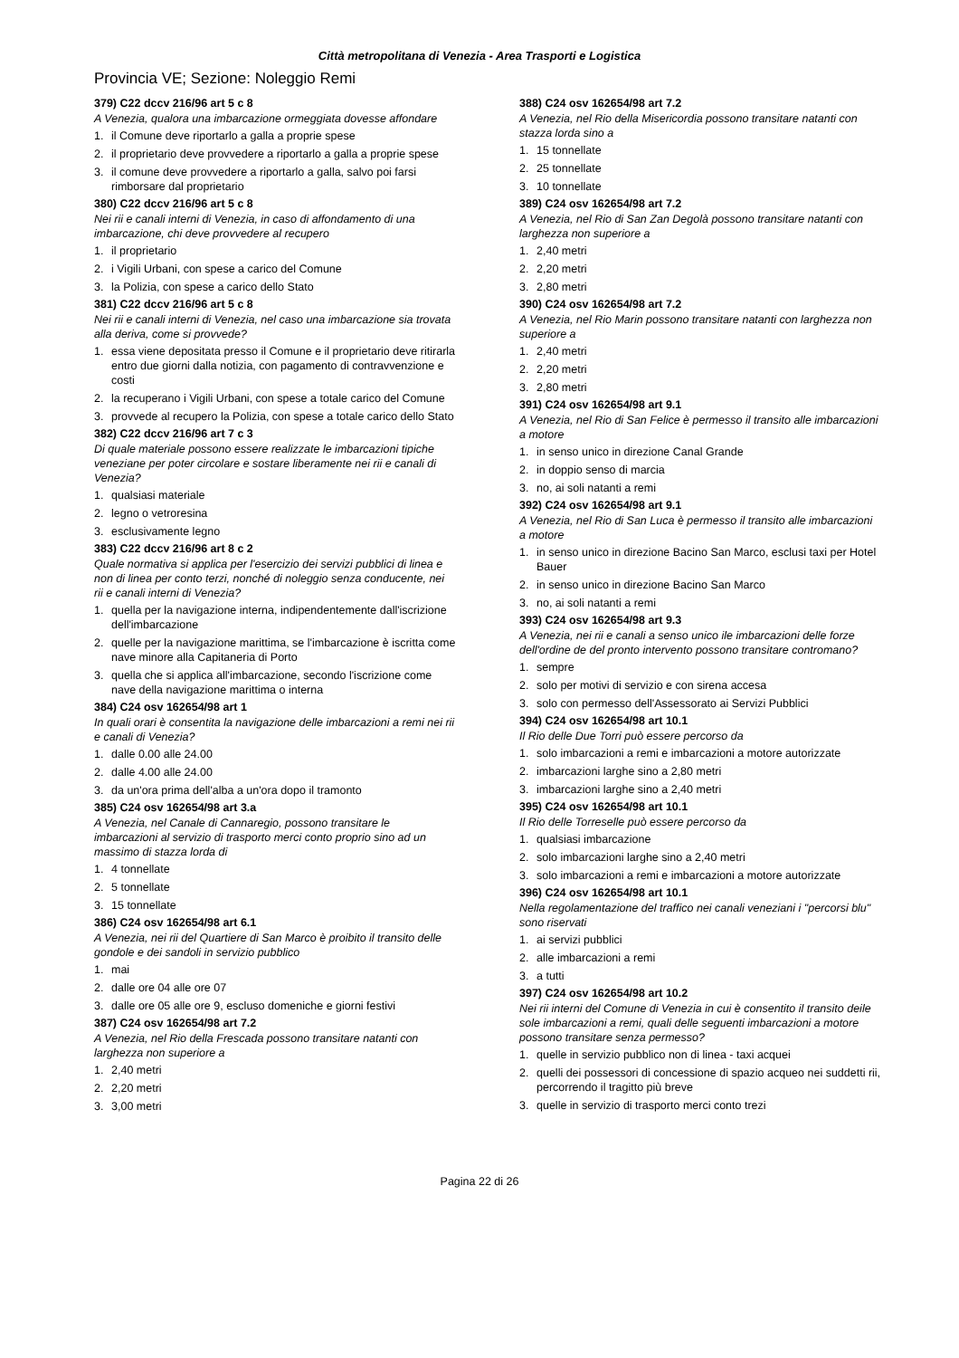Città metropolitana di Venezia - Area Trasporti e Logistica
Provincia VE; Sezione: Noleggio Remi
379) C22 dccv 216/96 art 5 c 8
A Venezia, qualora una imbarcazione ormeggiata dovesse affondare
1. il Comune deve riportarlo a galla a proprie spese
2. il proprietario deve provvedere a riportarlo a galla a proprie spese
3. il comune deve provvedere a riportarlo a galla, salvo poi farsi rimborsare dal proprietario
380) C22 dccv 216/96 art 5 c 8
Nei rii e canali interni di Venezia, in caso di affondamento di una imbarcazione, chi deve provvedere al recupero
1. il proprietario
2. i Vigili Urbani, con spese a carico del Comune
3. la Polizia, con spese a carico dello Stato
381) C22 dccv 216/96 art 5 c 8
Nei rii e canali interni di Venezia, nel caso una imbarcazione sia trovata alla deriva, come si provvede?
1. essa viene depositata presso il Comune e il proprietario deve ritirarla entro due giorni dalla notizia, con pagamento di contravvenzione e costi
2. la recuperano i Vigili Urbani, con spese a totale carico del Comune
3. provvede al recupero la Polizia, con spese a totale carico dello Stato
382) C22 dccv 216/96 art 7 c 3
Di quale materiale possono essere realizzate le imbarcazioni tipiche veneziane per poter circolare e sostare liberamente nei rii e canali di Venezia?
1. qualsiasi materiale
2. legno o vetroresina
3. esclusivamente legno
383) C22 dccv 216/96 art 8 c 2
Quale normativa si applica per l'esercizio dei servizi pubblici di linea e non di linea per conto terzi, nonché di noleggio senza conducente, nei rii e canali interni di Venezia?
1. quella per la navigazione interna, indipendentemente dall'iscrizione dell'imbarcazione
2. quelle per la navigazione marittima, se l'imbarcazione è iscritta come nave minore alla Capitaneria di Porto
3. quella che si applica all'imbarcazione, secondo l'iscrizione come nave della navigazione marittima o interna
384) C24 osv 162654/98 art 1
In quali orari è consentita la navigazione delle imbarcazioni a remi nei rii e canali di Venezia?
1. dalle 0.00 alle 24.00
2. dalle 4.00 alle 24.00
3. da un'ora prima dell'alba a un'ora dopo il tramonto
385) C24 osv 162654/98 art 3.a
A Venezia, nel Canale di Cannaregio, possono transitare le imbarcazioni al servizio di trasporto merci conto proprio sino ad un massimo di stazza lorda di
1. 4 tonnellate
2. 5 tonnellate
3. 15 tonnellate
386) C24 osv 162654/98 art 6.1
A Venezia, nei rii del Quartiere di San Marco è proibito il transito delle gondole e dei sandoli in servizio pubblico
1. mai
2. dalle ore 04 alle ore 07
3. dalle ore 05 alle ore 9, escluso domeniche e giorni festivi
387) C24 osv 162654/98 art 7.2
A Venezia, nel Rio della Frescada possono transitare natanti con larghezza non superiore a
1. 2,40 metri
2. 2,20 metri
3. 3,00 metri
388) C24 osv 162654/98 art 7.2
A Venezia, nel Rio della Misericordia possono transitare natanti con stazza lorda sino a
1. 15 tonnellate
2. 25 tonnellate
3. 10 tonnellate
389) C24 osv 162654/98 art 7.2
A Venezia, nel Rio di San Zan Degolà possono transitare natanti con larghezza non superiore a
1. 2,40 metri
2. 2,20 metri
3. 2,80 metri
390) C24 osv 162654/98 art 7.2
A Venezia, nel Rio Marin possono transitare natanti con larghezza non superiore a
1. 2,40 metri
2. 2,20 metri
3. 2,80 metri
391) C24 osv 162654/98 art 9.1
A Venezia, nel Rio di San Felice è permesso il transito alle imbarcazioni a motore
1. in senso unico in direzione Canal Grande
2. in doppio senso di marcia
3. no, ai soli natanti a remi
392) C24 osv 162654/98 art 9.1
A Venezia, nel Rio di San Luca è permesso il transito alle imbarcazioni a motore
1. in senso unico in direzione Bacino San Marco, esclusi taxi per Hotel Bauer
2. in senso unico in direzione Bacino San Marco
3. no, ai soli natanti a remi
393) C24 osv 162654/98 art 9.3
A Venezia, nei rii e canali a senso unico ile imbarcazioni delle forze dell'ordine de del pronto intervento possono transitare contromano?
1. sempre
2. solo per motivi di servizio e con sirena accesa
3. solo con permesso dell'Assessorato ai Servizi Pubblici
394) C24 osv 162654/98 art 10.1
Il Rio delle Due Torri può essere percorso da
1. solo imbarcazioni a remi e imbarcazioni a motore autorizzate
2. imbarcazioni larghe sino a 2,80 metri
3. imbarcazioni larghe sino a 2,40 metri
395) C24 osv 162654/98 art 10.1
Il Rio delle Torreselle può essere percorso da
1. qualsiasi imbarcazione
2. solo imbarcazioni larghe sino a 2,40 metri
3. solo imbarcazioni a remi e imbarcazioni a motore autorizzate
396) C24 osv 162654/98 art 10.1
Nella regolamentazione del traffico nei canali veneziani i "percorsi blu" sono riservati
1. ai servizi pubblici
2. alle imbarcazioni a remi
3. a tutti
397) C24 osv 162654/98 art 10.2
Nei rii interni del Comune di Venezia in cui è consentito il transito deile sole imbarcazioni a remi, quali delle seguenti imbarcazioni a motore possono transitare senza permesso?
1. quelle in servizio pubblico non di linea - taxi acquei
2. quelli dei possessori di concessione di spazio acqueo nei suddetti rii, percorrendo il tragitto più breve
3. quelle in servizio di trasporto merci conto trezi
Pagina 22 di 26